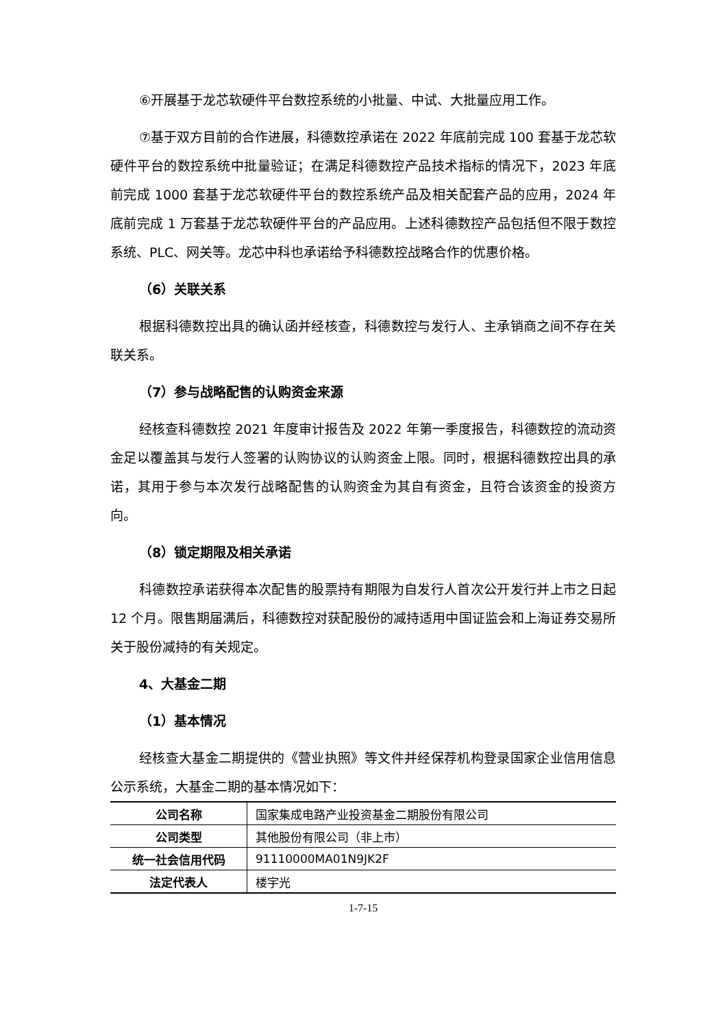⑥开展基于龙芯软硬件平台数控系统的小批量、中试、大批量应用工作。
⑦基于双方目前的合作进展，科德数控承诺在 2022 年底前完成 100 套基于龙芯软硬件平台的数控系统中批量验证；在满足科德数控产品技术指标的情况下，2023 年底前完成 1000 套基于龙芯软硬件平台的数控系统产品及相关配套产品的应用，2024 年底前完成 1 万套基于龙芯软硬件平台的产品应用。上述科德数控产品包括但不限于数控系统、PLC、网关等。龙芯中科也承诺给予科德数控战略合作的优惠价格。
（6）关联关系
根据科德数控出具的确认函并经核查，科德数控与发行人、主承销商之间不存在关联关系。
（7）参与战略配售的认购资金来源
经核查科德数控 2021 年度审计报告及 2022 年第一季度报告，科德数控的流动资金足以覆盖其与发行人签署的认购协议的认购资金上限。同时，根据科德数控出具的承诺，其用于参与本次发行战略配售的认购资金为其自有资金，且符合该资金的投资方向。
（8）锁定期限及相关承诺
科德数控承诺获得本次配售的股票持有期限为自发行人首次公开发行并上市之日起 12 个月。限售期届满后，科德数控对获配股份的减持适用中国证监会和上海证券交易所关于股份减持的有关规定。
4、大基金二期
（1）基本情况
经核查大基金二期提供的《营业执照》等文件并经保荐机构登录国家企业信用信息公示系统，大基金二期的基本情况如下：
| 公司名称 | 国家集成电路产业投资基金二期股份有限公司 |
| 公司类型 | 其他股份有限公司（非上市） |
| 统一社会信用代码 | 91110000MA01N9JK2F |
| 法定代表人 | 楼宇光 |
1-7-15